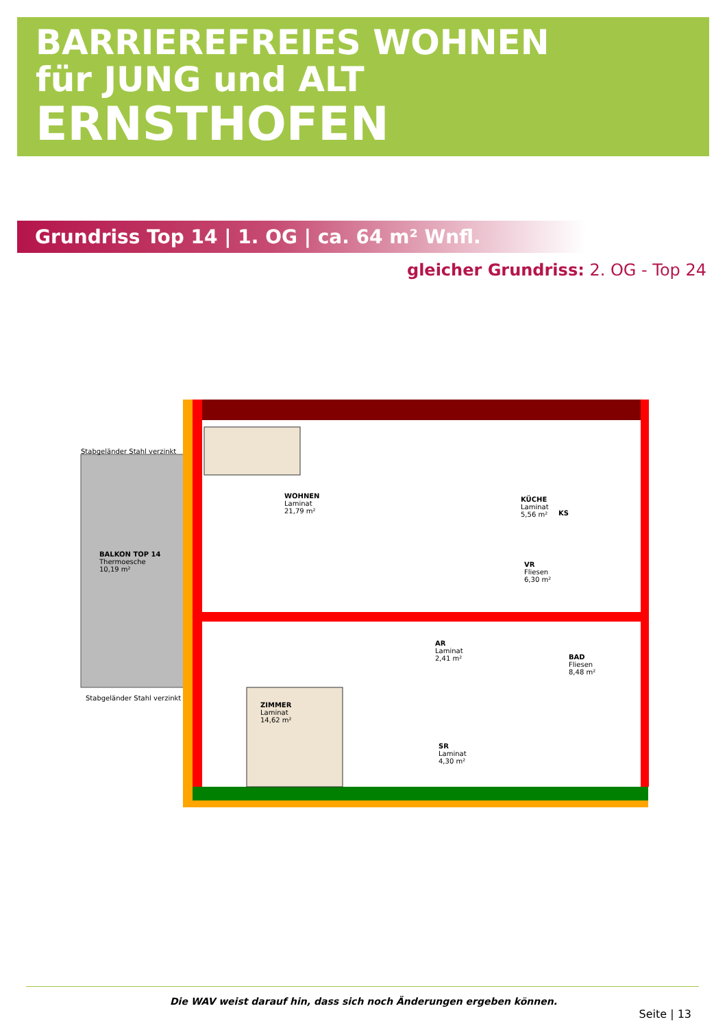BARRIEREFREIES WOHNEN
für JUNG und ALT
ERNSTHOFEN
Grundriss Top 14 | 1. OG | ca. 64 m² Wnfl.
gleicher Grundriss: 2. OG - Top 24
Stabgeländer Stahl verzinkt
BALKON TOP 14
Thermoesche
10,19 m²
WOHNEN
Laminat
21,79 m²
KÜCHE
Laminat
5,56 m²
VR
Fliesen
6,30 m²
AR
Laminat
2,41 m²
BAD
Fliesen
8,48 m²
ZIMMER
Laminat
14,62 m²
SR
Laminat
4,30 m²
KS
Stabgeländer Stahl verzinkt
Die WAV weist darauf hin, dass sich noch Änderungen ergeben können.
Seite | 13